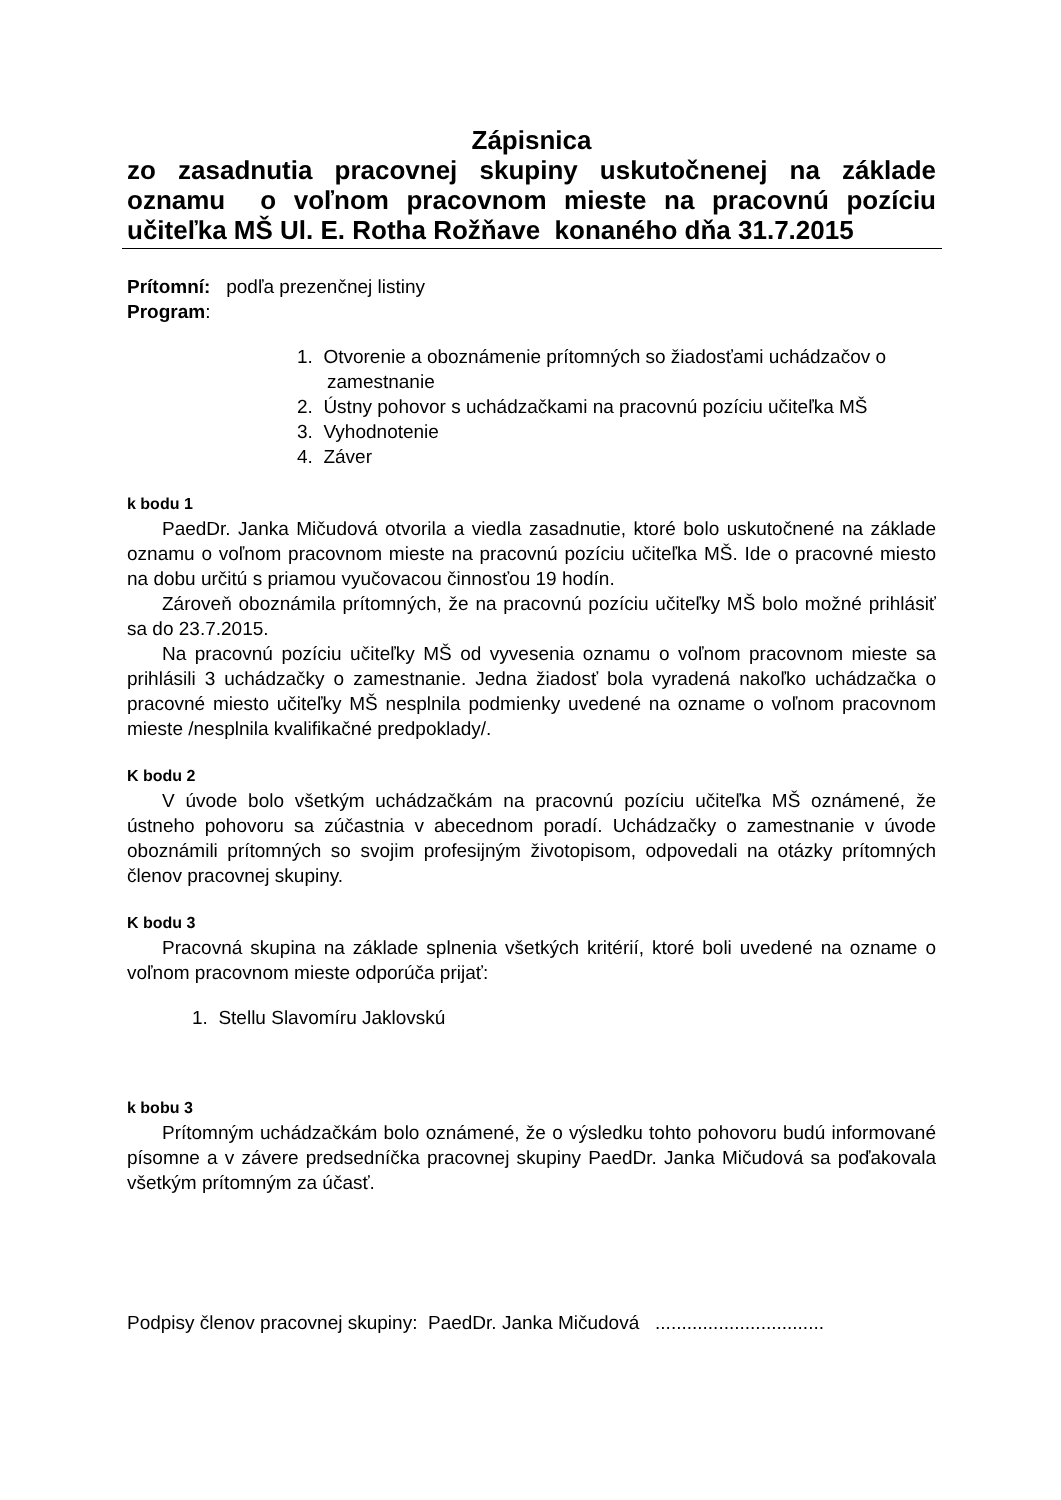Zápisnica
zo zasadnutia pracovnej skupiny uskutočnenej na základe
oznamu o voľnom pracovnom mieste na pracovnú pozíciu
učiteľka MŠ Ul. E. Rotha Rožňave konaného dňa 31.7.2015
Prítomní: podľa prezenčnej listiny
Program:
1. Otvorenie a oboznámenie prítomných so žiadosťami uchádzačov o zamestnanie
2. Ústny pohovor s uchádzačkami na pracovnú pozíciu učiteľka MŠ
3. Vyhodnotenie
4. Záver
k bodu 1
PaedDr. Janka Mičudová otvorila a viedla zasadnutie, ktoré bolo uskutočnené na základe oznamu o voľnom pracovnom mieste na pracovnú pozíciu učiteľka MŠ. Ide o pracovné miesto na dobu určitú s priamou vyučovacou činnosťou 19 hodín.
Zároveň oboznámila prítomných, že na pracovnú pozíciu učiteľky MŠ bolo možné prihlásiť sa do 23.7.2015.
Na pracovnú pozíciu učiteľky MŠ od vyvesenia oznamu o voľnom pracovnom mieste sa prihlásili 3 uchádzačky o zamestnanie. Jedna žiadosť bola vyradená nakoľko uchádzačka o pracovné miesto učiteľky MŠ nesplnila podmienky uvedené na ozname o voľnom pracovnom mieste /nesplnila kvalifikačné predpoklady/.
K bodu 2
V úvode bolo všetkým uchádzačkám na pracovnú pozíciu učiteľka MŠ oznámené, že ústneho pohovoru sa zúčastnia v abecednom poradí. Uchádzačky o zamestnanie v úvode oboznámili prítomných so svojim profesijným životopisom, odpovedali na otázky prítomných členov pracovnej skupiny.
K bodu 3
Pracovná skupina na základe splnenia všetkých kritérií, ktoré boli uvedené na ozname o voľnom pracovnom mieste odporúča prijať:
1. Stellu Slavomíru Jaklovskú
k bobu 3
Prítomným uchádzačkám bolo oznámené, že o výsledku tohto pohovoru budú informované písomne a v závere predsedníčka pracovnej skupiny PaedDr. Janka Mičudová sa poďakovala všetkým prítomným za účasť.
Podpisy členov pracovnej skupiny: PaedDr. Janka Mičudová ................................